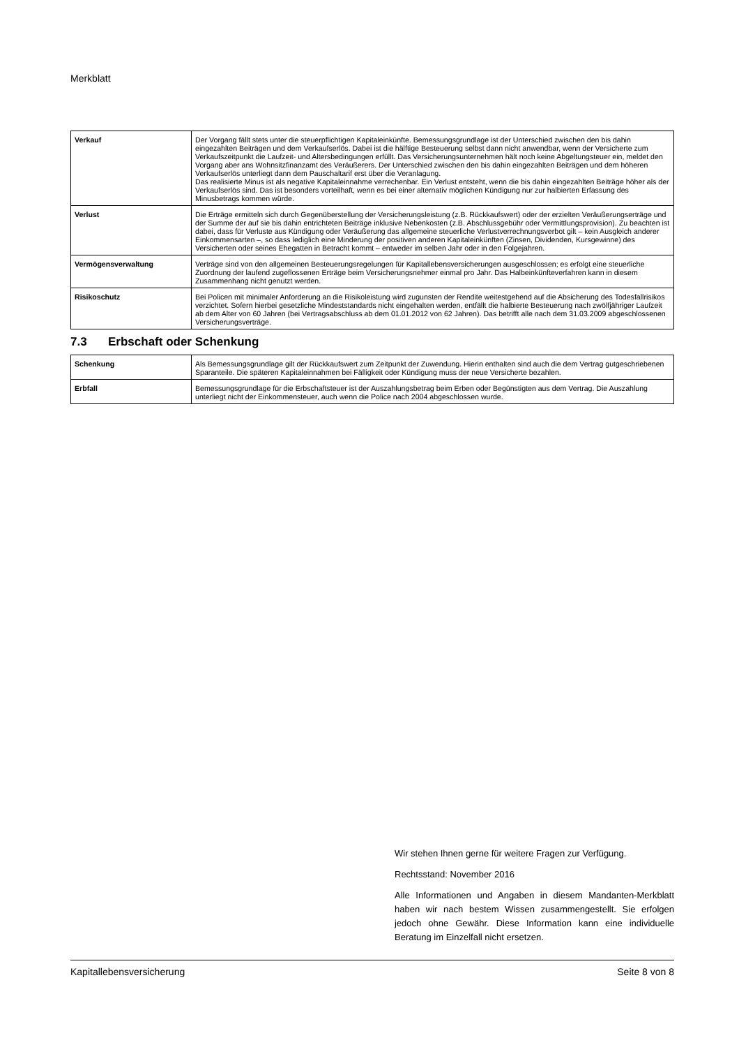Merkblatt
| Verkauf | Der Vorgang fällt stets unter die steuerpflichtigen Kapitaleinkünfte. Bemessungsgrundlage ist der Unterschied zwischen den bis dahin eingezahlten Beiträgen und dem Verkaufserlös. Dabei ist die hälftige Besteuerung selbst dann nicht anwendbar, wenn der Versicherte zum Verkaufszeitpunkt die Laufzeit- und Altersbedingungen erfüllt. Das Versicherungsunternehmen hält noch keine Abgeltungsteuer ein, meldet den Vorgang aber ans Wohnsitzfinanzamt des Veräußerers. Der Unterschied zwischen den bis dahin eingezahlten Beiträgen und dem höheren Verkaufserlös unterliegt dann dem Pauschaltarif erst über die Veranlagung. Das realisierte Minus ist als negative Kapitaleinnahme verrechenbar. Ein Verlust entsteht, wenn die bis dahin eingezahlten Beiträge höher als der Verkaufserlös sind. Das ist besonders vorteilhaft, wenn es bei einer alternativ möglichen Kündigung nur zur halbierten Erfassung des Minusbetrags kommen würde. |
| Verlust | Die Erträge ermitteln sich durch Gegenüberstellung der Versicherungsleistung (z.B. Rückkaufswert) oder der erzielten Veräußerungserträge und der Summe der auf sie bis dahin entrichteten Beiträge inklusive Nebenkosten (z.B. Abschlussgebühr oder Vermittlungsprovision). Zu beachten ist dabei, dass für Verluste aus Kündigung oder Veräußerung das allgemeine steuerliche Verlustverrechnungsverbot gilt – kein Ausgleich anderer Einkommensarten –, so dass lediglich eine Minderung der positiven anderen Kapitaleinkünften (Zinsen, Dividenden, Kursgewinne) des Versicherten oder seines Ehegatten in Betracht kommt – entweder im selben Jahr oder in den Folgejahren. |
| Vermögensverwaltung | Verträge sind von den allgemeinen Besteuerungsregelungen für Kapitallebensversicherungen ausgeschlossen; es erfolgt eine steuerliche Zuordnung der laufend zugeflossenen Erträge beim Versicherungsnehmer einmal pro Jahr. Das Halbeinkünfteverfahren kann in diesem Zusammenhang nicht genutzt werden. |
| Risikoschutz | Bei Policen mit minimaler Anforderung an die Risikoleistung wird zugunsten der Rendite weitestgehend auf die Absicherung des Todesfallrisikos verzichtet. Sofern hierbei gesetzliche Mindeststandards nicht eingehalten werden, entfällt die halbierte Besteuerung nach zwölfjähriger Laufzeit ab dem Alter von 60 Jahren (bei Vertragsabschluss ab dem 01.01.2012 von 62 Jahren). Das betrifft alle nach dem 31.03.2009 abgeschlossenen Versicherungsverträge. |
7.3 Erbschaft oder Schenkung
| Schenkung | Als Bemessungsgrundlage gilt der Rückkaufswert zum Zeitpunkt der Zuwendung. Hierin enthalten sind auch die dem Vertrag gutgeschriebenen Sparanteile. Die späteren Kapitaleinnahmen bei Fälligkeit oder Kündigung muss der neue Versicherte bezahlen. |
| Erbfall | Bemessungsgrundlage für die Erbschaftsteuer ist der Auszahlungsbetrag beim Erben oder Begünstigten aus dem Vertrag. Die Auszahlung unterliegt nicht der Einkommensteuer, auch wenn die Police nach 2004 abgeschlossen wurde. |
Wir stehen Ihnen gerne für weitere Fragen zur Verfügung.
Rechtsstand: November 2016
Alle Informationen und Angaben in diesem Mandanten-Merkblatt haben wir nach bestem Wissen zusammengestellt. Sie erfolgen jedoch ohne Gewähr. Diese Information kann eine individuelle Beratung im Einzelfall nicht ersetzen.
Kapitallebensversicherung Seite 8 von 8